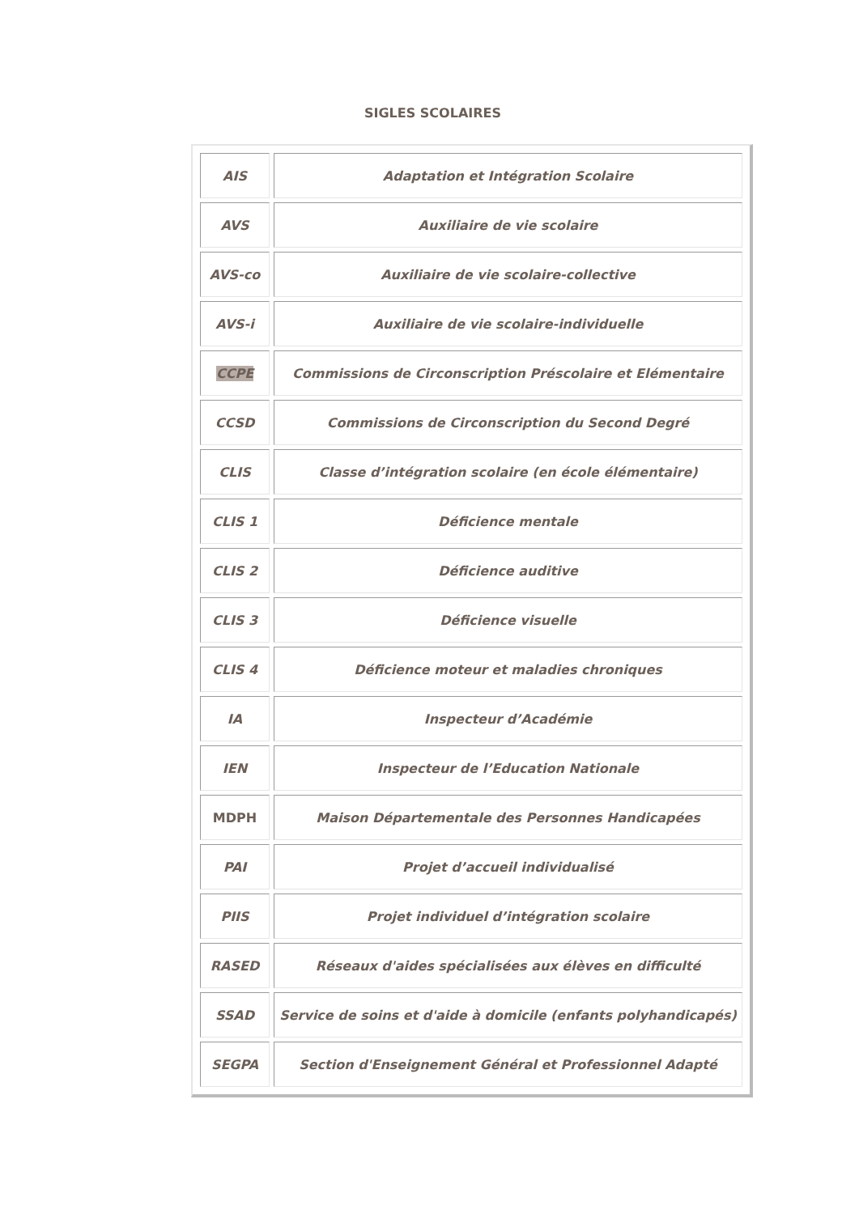SIGLES SCOLAIRES
| AIS | Adaptation et Intégration Scolaire |
| AVS | Auxiliaire de vie scolaire |
| AVS-co | Auxiliaire de vie scolaire-collective |
| AVS-i | Auxiliaire de vie scolaire-individuelle |
| CCPE | Commissions de Circonscription Préscolaire et Elémentaire |
| CCSD | Commissions de Circonscription du Second Degré |
| CLIS | Classe d’intégration scolaire (en école élémentaire) |
| CLIS 1 | Déficience mentale |
| CLIS 2 | Déficience auditive |
| CLIS 3 | Déficience visuelle |
| CLIS 4 | Déficience moteur et maladies chroniques |
| IA | Inspecteur d’Académie |
| IEN | Inspecteur de l’Education Nationale |
| MDPH | Maison Départementale des Personnes Handicapées |
| PAI | Projet d’accueil individualisé |
| PIIS | Projet individuel d’intégration scolaire |
| RASED | Réseaux d'aides spécialisées aux élèves en difficulté |
| SSAD | Service de soins et d'aide à domicile (enfants polyhandicapés) |
| SEGPA | Section d'Enseignement Général et Professionnel Adapté |